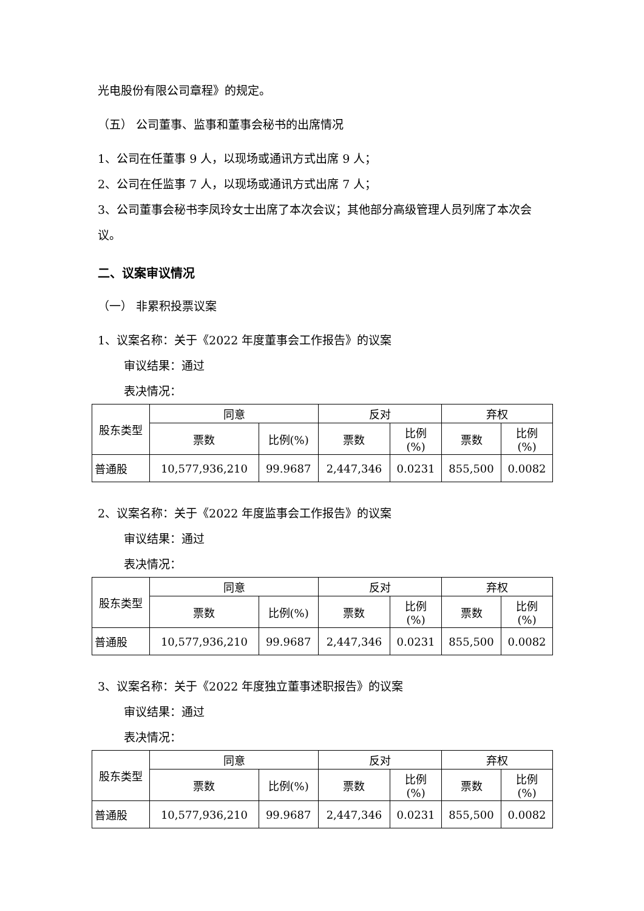光电股份有限公司章程》的规定。
（五） 公司董事、监事和董事会秘书的出席情况
1、公司在任董事 9 人，以现场或通讯方式出席 9 人；
2、公司在任监事 7 人，以现场或通讯方式出席 7 人；
3、公司董事会秘书李凤玲女士出席了本次会议；其他部分高级管理人员列席了本次会议。
二、议案审议情况
（一） 非累积投票议案
1、议案名称：关于《2022 年度董事会工作报告》的议案
审议结果：通过
表决情况：
| 股东类型 | 同意 | | 反对 | | 弃权 | |
| --- | --- | --- | --- | --- | --- | --- |
| | 票数 | 比例(%) | 票数 | 比例 (%) | 票数 | 比例 (%) |
| 普通股 | 10,577,936,210 | 99.9687 | 2,447,346 | 0.0231 | 855,500 | 0.0082 |
2、议案名称：关于《2022 年度监事会工作报告》的议案
审议结果：通过
表决情况：
| 股东类型 | 同意 | | 反对 | | 弃权 | |
| --- | --- | --- | --- | --- | --- | --- |
| | 票数 | 比例(%) | 票数 | 比例 (%) | 票数 | 比例 (%) |
| 普通股 | 10,577,936,210 | 99.9687 | 2,447,346 | 0.0231 | 855,500 | 0.0082 |
3、议案名称：关于《2022 年度独立董事述职报告》的议案
审议结果：通过
表决情况：
| 股东类型 | 同意 | | 反对 | | 弃权 | |
| --- | --- | --- | --- | --- | --- | --- |
| | 票数 | 比例(%) | 票数 | 比例 (%) | 票数 | 比例 (%) |
| 普通股 | 10,577,936,210 | 99.9687 | 2,447,346 | 0.0231 | 855,500 | 0.0082 |